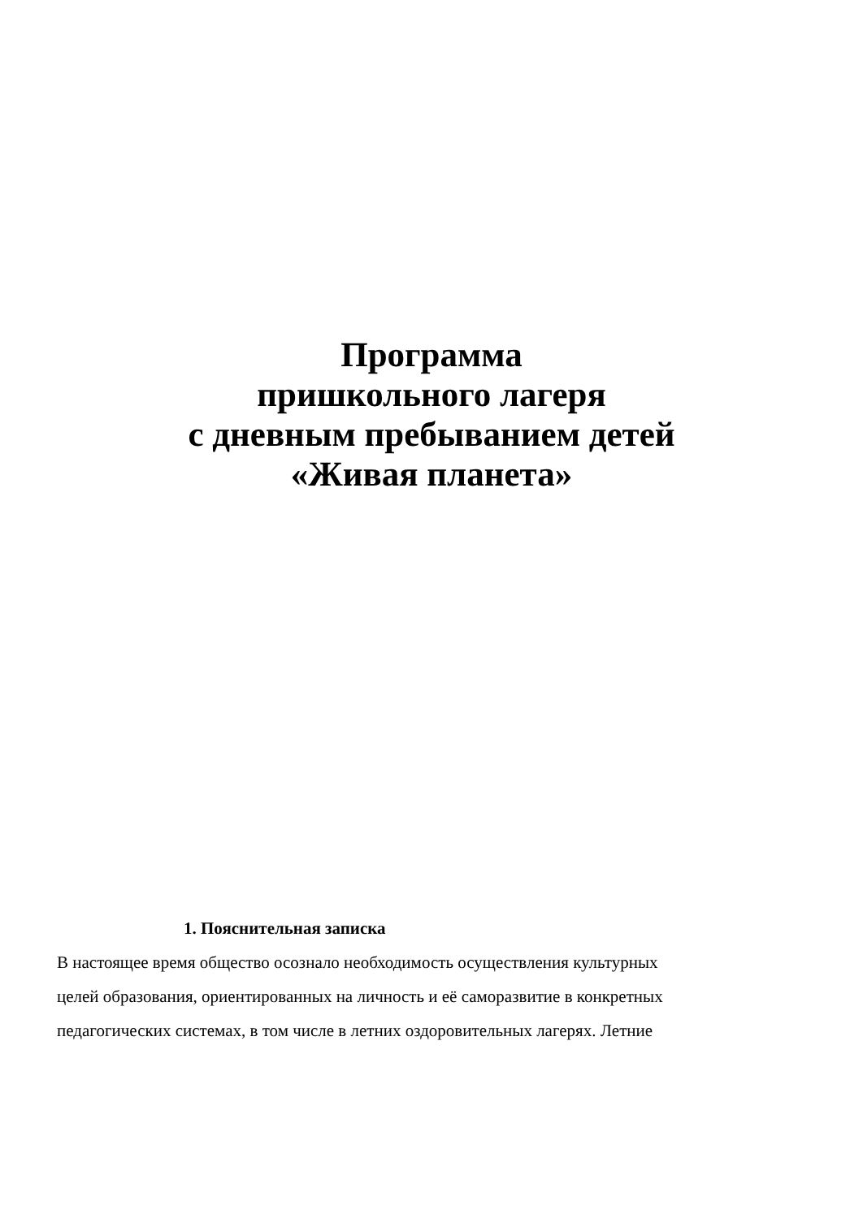Программа
пришкольного лагеря
с дневным пребыванием детей
«Живая планета»
1. Пояснительная записка
В настоящее время общество осознало необходимость осуществления культурных
целей образования, ориентированных на личность и её саморазвитие в конкретных
педагогических системах, в том числе в летних оздоровительных лагерях. Летние